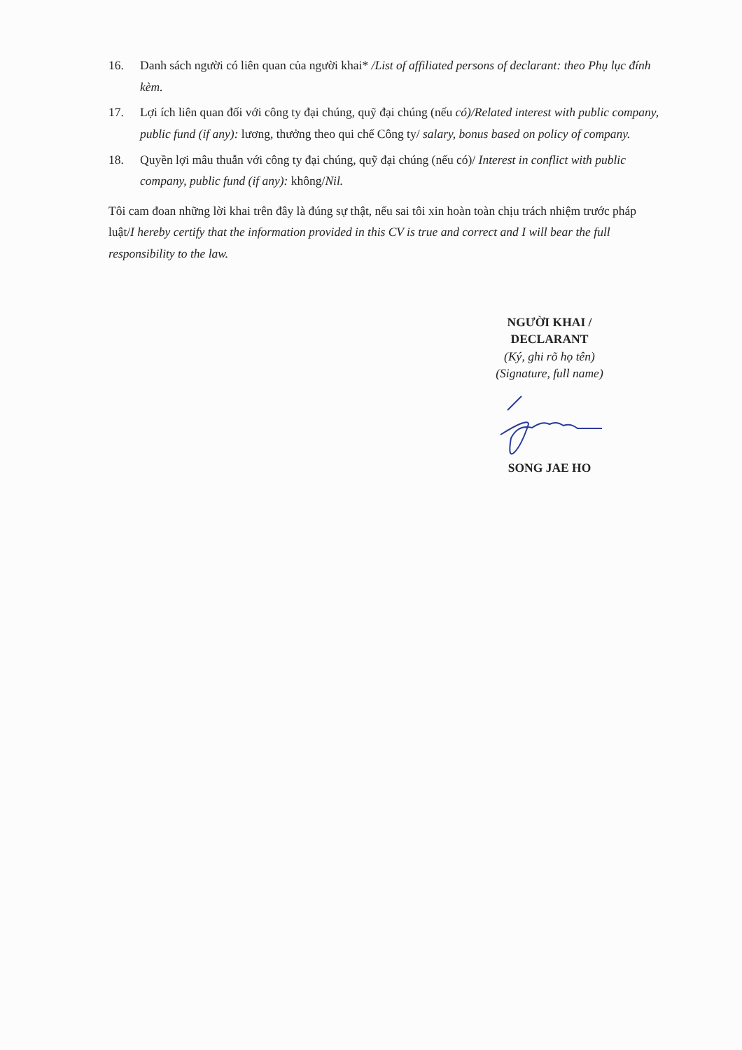16. Danh sách người có liên quan của người khai* /List of affiliated persons of declarant: theo Phụ lục đính kèm.
17. Lợi ích liên quan đối với công ty đại chúng, quỹ đại chúng (nếu có)/Related interest with public company, public fund (if any): lương, thưởng theo qui chế Công ty/ salary, bonus based on policy of company.
18. Quyền lợi mâu thuẫn với công ty đại chúng, quỹ đại chúng (nếu có)/ Interest in conflict with public company, public fund (if any): không/Nil.
Tôi cam đoan những lời khai trên đây là đúng sự thật, nếu sai tôi xin hoàn toàn chịu trách nhiệm trước pháp luật/I hereby certify that the information provided in this CV is true and correct and I will bear the full responsibility to the law.
NGƯỜI KHAI /
DECLARANT
(Ký, ghi rõ họ tên)
(Signature, full name)
SONG JAE HO